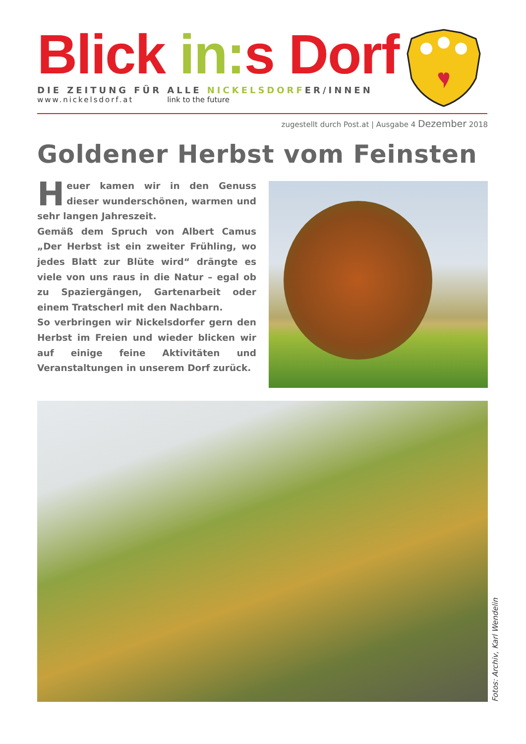Blick in: s Dorf
DIE ZEITUNG FÜR ALLE NICKELSDORFER/INNEN
www.nickelsdorf.at link to the future
zugestellt durch Post.at | Ausgabe 4 Dezember 2018
Goldener Herbst vom Feinsten
Heuer kamen wir in den Genuss dieser wunderschönen, warmen und sehr langen Jahreszeit.
Gemäß dem Spruch von Albert Camus „Der Herbst ist ein zweiter Frühling, wo jedes Blatt zur Blüte wird“ drängte es viele von uns raus in die Natur – egal ob zu Spaziergängen, Gartenarbeit oder einem Tratscherl mit den Nachbarn.
So verbringen wir Nickelsdorfer gern den Herbst im Freien und wieder blicken wir auf einige feine Aktivitäten und Veranstaltungen in unserem Dorf zurück.
Fotos: Archiv, Karl Wendelin